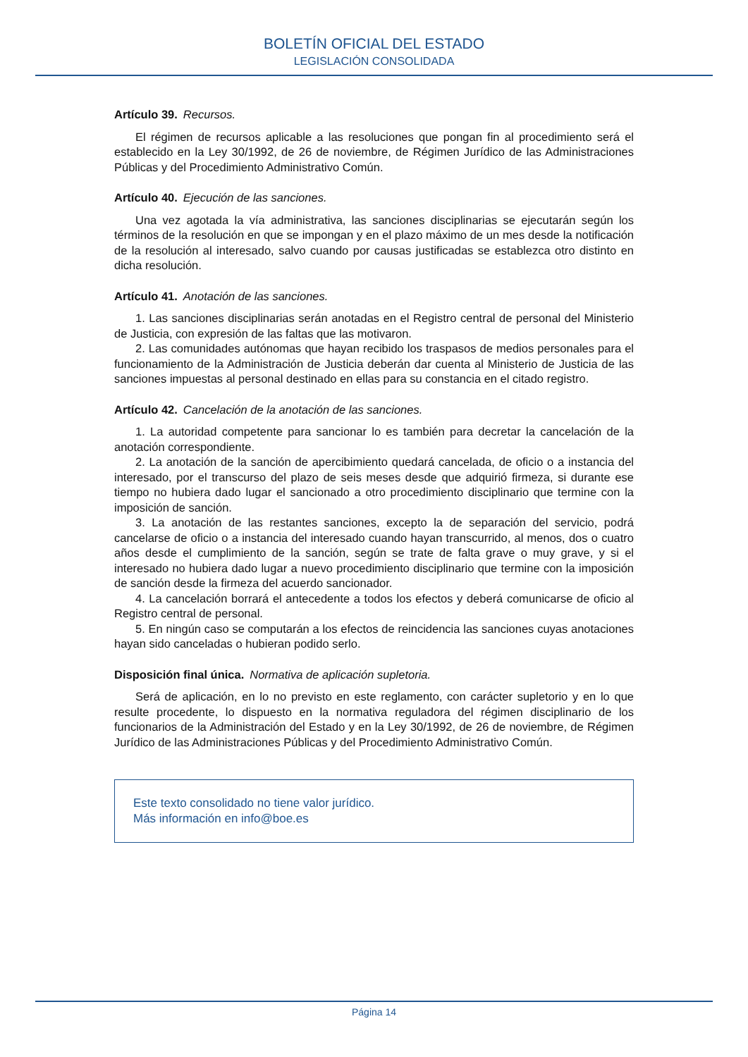BOLETÍN OFICIAL DEL ESTADO
LEGISLACIÓN CONSOLIDADA
Artículo 39. Recursos.
El régimen de recursos aplicable a las resoluciones que pongan fin al procedimiento será el establecido en la Ley 30/1992, de 26 de noviembre, de Régimen Jurídico de las Administraciones Públicas y del Procedimiento Administrativo Común.
Artículo 40. Ejecución de las sanciones.
Una vez agotada la vía administrativa, las sanciones disciplinarias se ejecutarán según los términos de la resolución en que se impongan y en el plazo máximo de un mes desde la notificación de la resolución al interesado, salvo cuando por causas justificadas se establezca otro distinto en dicha resolución.
Artículo 41. Anotación de las sanciones.
1. Las sanciones disciplinarias serán anotadas en el Registro central de personal del Ministerio de Justicia, con expresión de las faltas que las motivaron.
2. Las comunidades autónomas que hayan recibido los traspasos de medios personales para el funcionamiento de la Administración de Justicia deberán dar cuenta al Ministerio de Justicia de las sanciones impuestas al personal destinado en ellas para su constancia en el citado registro.
Artículo 42. Cancelación de la anotación de las sanciones.
1. La autoridad competente para sancionar lo es también para decretar la cancelación de la anotación correspondiente.
2. La anotación de la sanción de apercibimiento quedará cancelada, de oficio o a instancia del interesado, por el transcurso del plazo de seis meses desde que adquirió firmeza, si durante ese tiempo no hubiera dado lugar el sancionado a otro procedimiento disciplinario que termine con la imposición de sanción.
3. La anotación de las restantes sanciones, excepto la de separación del servicio, podrá cancelarse de oficio o a instancia del interesado cuando hayan transcurrido, al menos, dos o cuatro años desde el cumplimiento de la sanción, según se trate de falta grave o muy grave, y si el interesado no hubiera dado lugar a nuevo procedimiento disciplinario que termine con la imposición de sanción desde la firmeza del acuerdo sancionador.
4. La cancelación borrará el antecedente a todos los efectos y deberá comunicarse de oficio al Registro central de personal.
5. En ningún caso se computarán a los efectos de reincidencia las sanciones cuyas anotaciones hayan sido canceladas o hubieran podido serlo.
Disposición final única. Normativa de aplicación supletoria.
Será de aplicación, en lo no previsto en este reglamento, con carácter supletorio y en lo que resulte procedente, lo dispuesto en la normativa reguladora del régimen disciplinario de los funcionarios de la Administración del Estado y en la Ley 30/1992, de 26 de noviembre, de Régimen Jurídico de las Administraciones Públicas y del Procedimiento Administrativo Común.
Este texto consolidado no tiene valor jurídico.
Más información en info@boe.es
Página 14